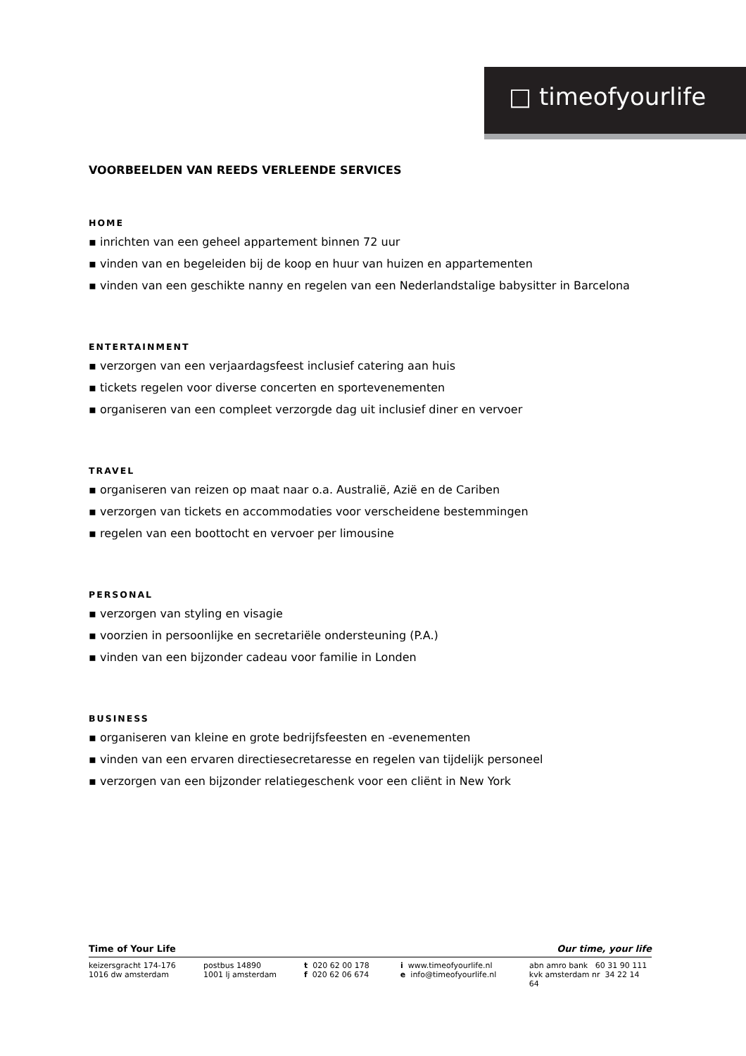□ timeofyourlife
VOORBEELDEN VAN REEDS VERLEENDE SERVICES
HOME
▪ inrichten van een geheel appartement binnen 72 uur
▪ vinden van en begeleiden bij de koop en huur van huizen en appartementen
▪ vinden van een geschikte nanny en regelen van een Nederlandstalige babysitter in Barcelona
ENTERTAINMENT
▪ verzorgen van een verjaardagsfeest inclusief catering aan huis
▪ tickets regelen voor diverse concerten en sportevenementen
▪ organiseren van een compleet verzorgde dag uit inclusief diner en vervoer
TRAVEL
▪ organiseren van reizen op maat naar o.a. Australië, Azië en de Cariben
▪ verzorgen van tickets en accommodaties voor verscheidene bestemmingen
▪ regelen van een boottocht en vervoer per limousine
PERSONAL
▪ verzorgen van styling en visagie
▪ voorzien in persoonlijke en secretariële ondersteuning (P.A.)
▪ vinden van een bijzonder cadeau voor familie in Londen
BUSINESS
▪ organiseren van kleine en grote bedrijfsfeesten en -evenementen
▪ vinden van een ervaren directiesecretaresse en regelen van tijdelijk personeel
▪ verzorgen van een bijzonder relatiegeschenk voor een cliënt in New York
Time of Your Life Our time, your life
keizersgracht 174-176 postbus 14890 t 020 62 00 178 i www.timeofyourlife.nl abn amro bank 60 31 90 111
1016 dw amsterdam 1001 lj amsterdam f 020 62 06 674 e info@timeofyourlife.nl kvk amsterdam nr 34 22 14 64